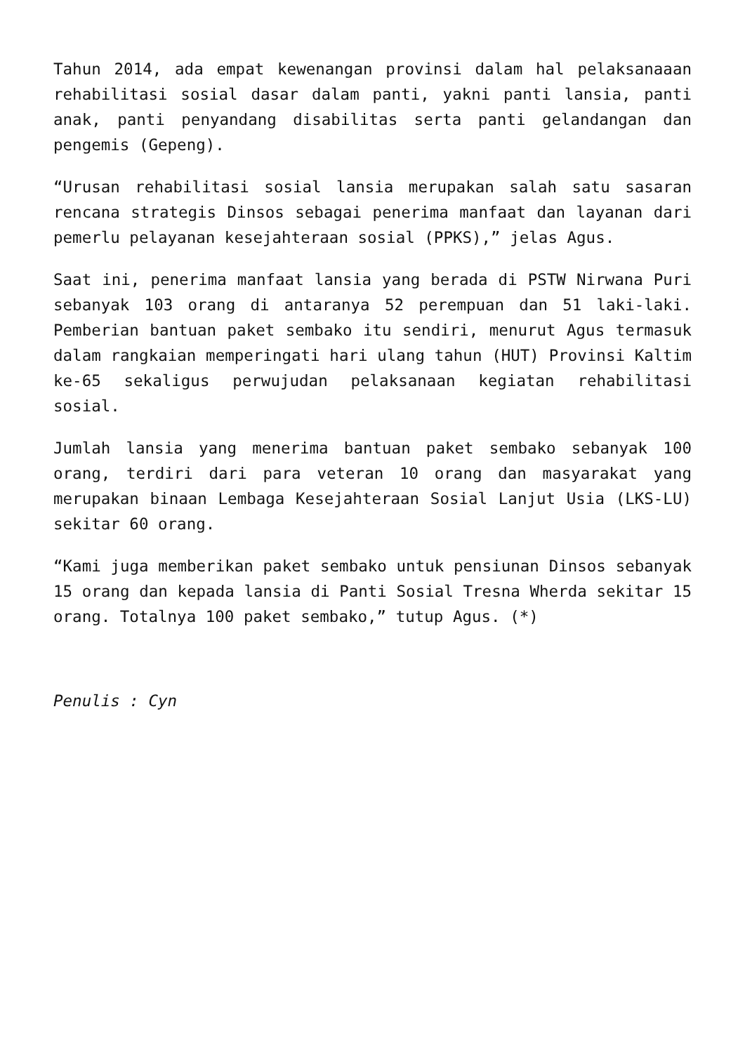Tahun 2014, ada empat kewenangan provinsi dalam hal pelaksanaaan rehabilitasi sosial dasar dalam panti, yakni panti lansia, panti anak, panti penyandang disabilitas serta panti gelandangan dan pengemis (Gepeng).
“Urusan rehabilitasi sosial lansia merupakan salah satu sasaran rencana strategis Dinsos sebagai penerima manfaat dan layanan dari pemerlu pelayanan kesejahteraan sosial (PPKS),” jelas Agus.
Saat ini, penerima manfaat lansia yang berada di PSTW Nirwana Puri sebanyak 103 orang di antaranya 52 perempuan dan 51 laki-laki. Pemberian bantuan paket sembako itu sendiri, menurut Agus termasuk dalam rangkaian memperingati hari ulang tahun (HUT) Provinsi Kaltim ke-65 sekaligus perwujudan pelaksanaan kegiatan rehabilitasi sosial.
Jumlah lansia yang menerima bantuan paket sembako sebanyak 100 orang, terdiri dari para veteran 10 orang dan masyarakat yang merupakan binaan Lembaga Kesejahteraan Sosial Lanjut Usia (LKS-LU) sekitar 60 orang.
“Kami juga memberikan paket sembako untuk pensiunan Dinsos sebanyak 15 orang dan kepada lansia di Panti Sosial Tresna Wherda sekitar 15 orang. Totalnya 100 paket sembako,” tutup Agus. (*)
Penulis : Cyn